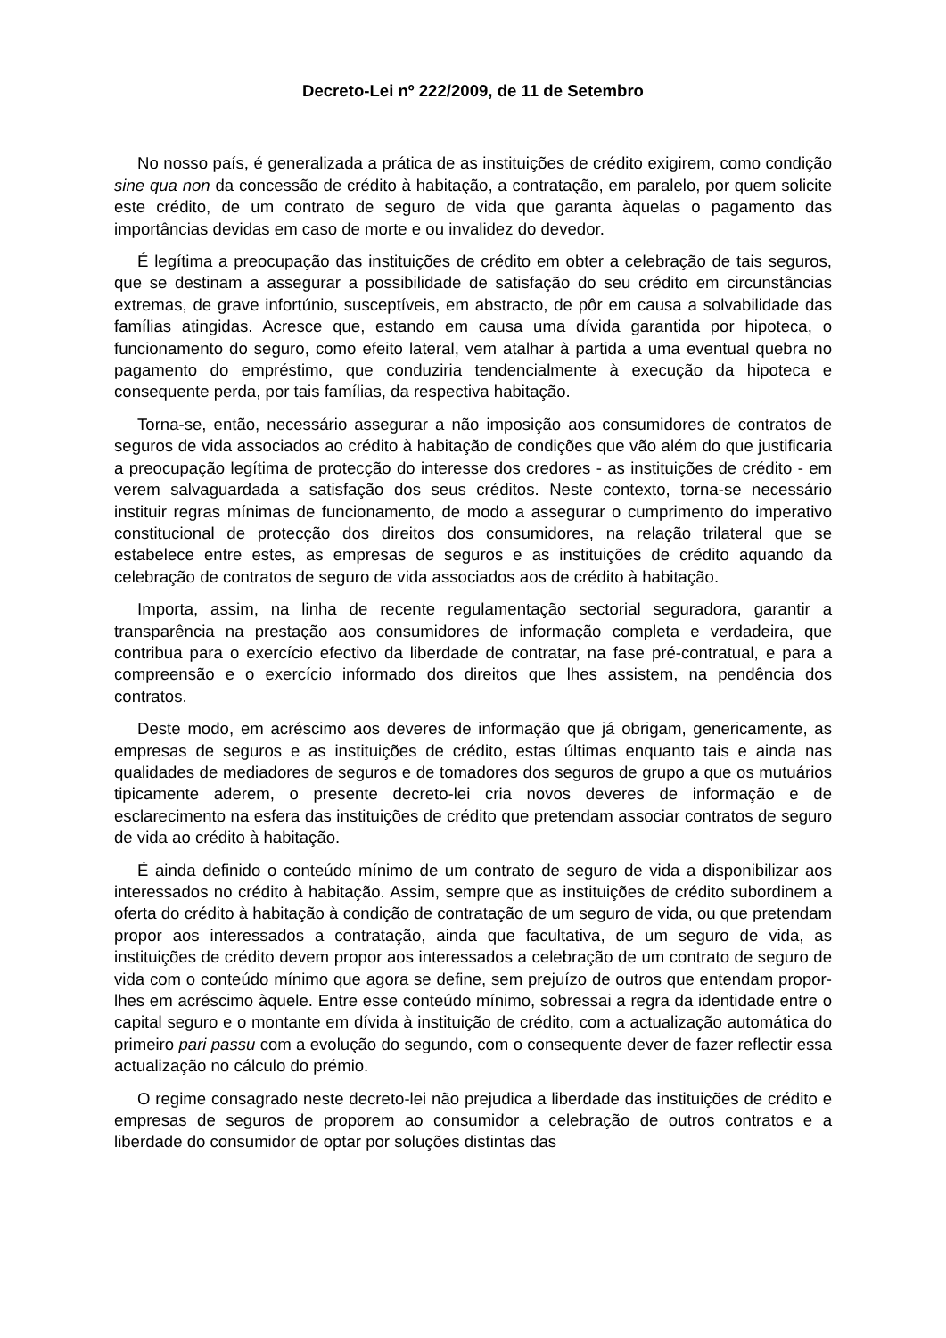Decreto-Lei nº 222/2009, de 11 de Setembro
No nosso país, é generalizada a prática de as instituições de crédito exigirem, como condição sine qua non da concessão de crédito à habitação, a contratação, em paralelo, por quem solicite este crédito, de um contrato de seguro de vida que garanta àquelas o pagamento das importâncias devidas em caso de morte e ou invalidez do devedor.
É legítima a preocupação das instituições de crédito em obter a celebração de tais seguros, que se destinam a assegurar a possibilidade de satisfação do seu crédito em circunstâncias extremas, de grave infortúnio, susceptíveis, em abstracto, de pôr em causa a solvabilidade das famílias atingidas. Acresce que, estando em causa uma dívida garantida por hipoteca, o funcionamento do seguro, como efeito lateral, vem atalhar à partida a uma eventual quebra no pagamento do empréstimo, que conduziria tendencialmente à execução da hipoteca e consequente perda, por tais famílias, da respectiva habitação.
Torna-se, então, necessário assegurar a não imposição aos consumidores de contratos de seguros de vida associados ao crédito à habitação de condições que vão além do que justificaria a preocupação legítima de protecção do interesse dos credores - as instituições de crédito - em verem salvaguardada a satisfação dos seus créditos. Neste contexto, torna-se necessário instituir regras mínimas de funcionamento, de modo a assegurar o cumprimento do imperativo constitucional de protecção dos direitos dos consumidores, na relação trilateral que se estabelece entre estes, as empresas de seguros e as instituições de crédito aquando da celebração de contratos de seguro de vida associados aos de crédito à habitação.
Importa, assim, na linha de recente regulamentação sectorial seguradora, garantir a transparência na prestação aos consumidores de informação completa e verdadeira, que contribua para o exercício efectivo da liberdade de contratar, na fase pré-contratual, e para a compreensão e o exercício informado dos direitos que lhes assistem, na pendência dos contratos.
Deste modo, em acréscimo aos deveres de informação que já obrigam, genericamente, as empresas de seguros e as instituições de crédito, estas últimas enquanto tais e ainda nas qualidades de mediadores de seguros e de tomadores dos seguros de grupo a que os mutuários tipicamente aderem, o presente decreto-lei cria novos deveres de informação e de esclarecimento na esfera das instituições de crédito que pretendam associar contratos de seguro de vida ao crédito à habitação.
É ainda definido o conteúdo mínimo de um contrato de seguro de vida a disponibilizar aos interessados no crédito à habitação. Assim, sempre que as instituições de crédito subordinem a oferta do crédito à habitação à condição de contratação de um seguro de vida, ou que pretendam propor aos interessados a contratação, ainda que facultativa, de um seguro de vida, as instituições de crédito devem propor aos interessados a celebração de um contrato de seguro de vida com o conteúdo mínimo que agora se define, sem prejuízo de outros que entendam propor-lhes em acréscimo àquele. Entre esse conteúdo mínimo, sobressai a regra da identidade entre o capital seguro e o montante em dívida à instituição de crédito, com a actualização automática do primeiro pari passu com a evolução do segundo, com o consequente dever de fazer reflectir essa actualização no cálculo do prémio.
O regime consagrado neste decreto-lei não prejudica a liberdade das instituições de crédito e empresas de seguros de proporem ao consumidor a celebração de outros contratos e a liberdade do consumidor de optar por soluções distintas das